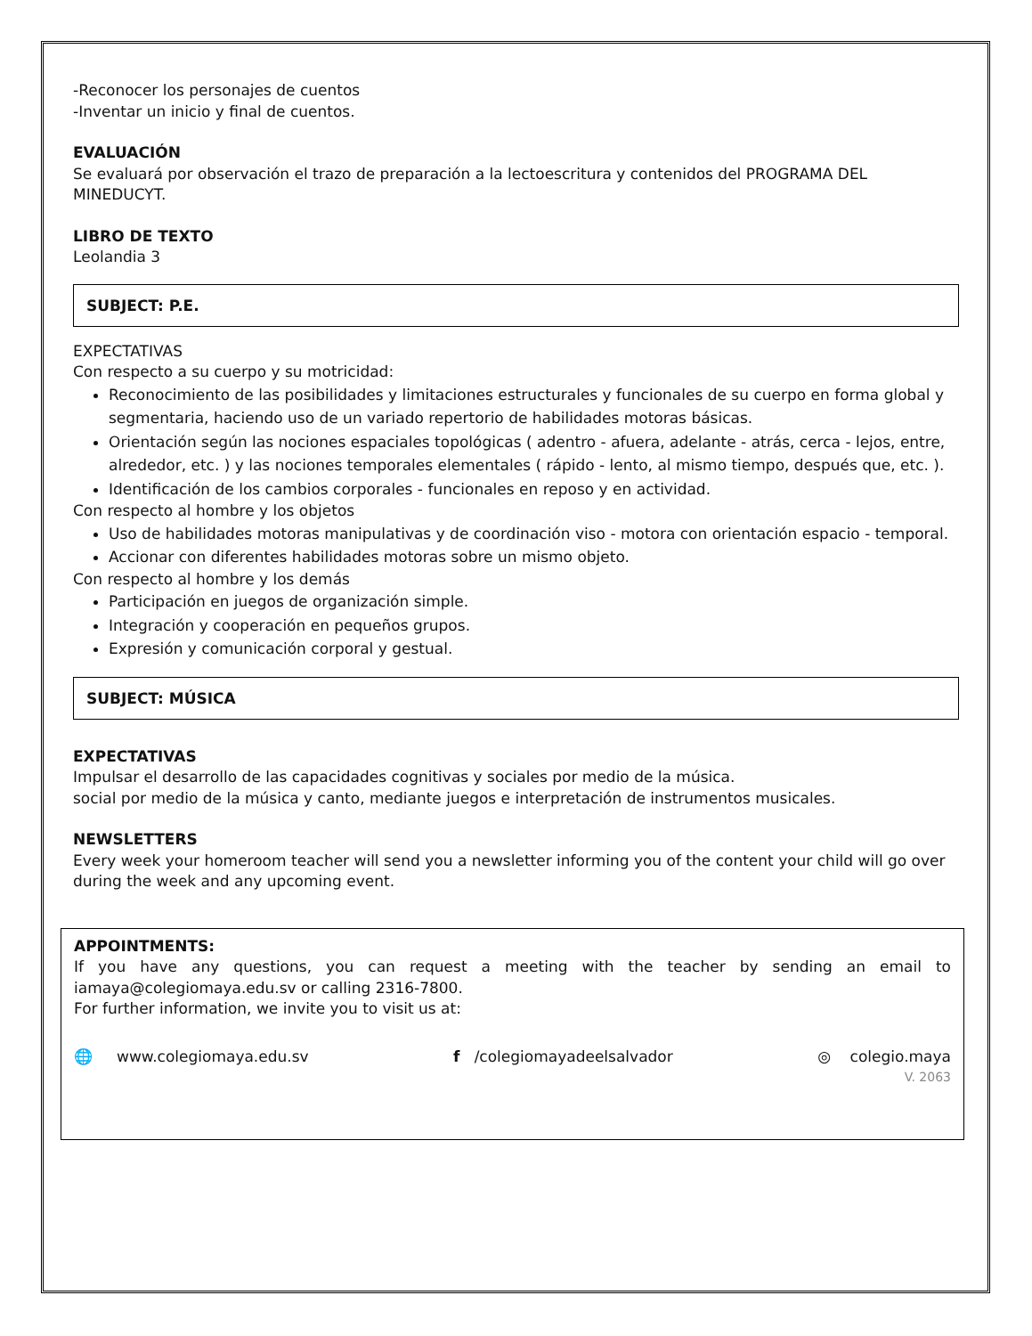-Reconocer los personajes de cuentos
-Inventar un inicio y final de cuentos.
EVALUACIÓN
Se evaluará por observación el trazo de preparación a la lectoescritura y contenidos del PROGRAMA DEL MINEDUCYT.
LIBRO DE TEXTO
Leolandia 3
SUBJECT: P.E.
EXPECTATIVAS
Con respecto a su cuerpo y su motricidad:
Reconocimiento de las posibilidades y limitaciones estructurales y funcionales de su cuerpo en forma global y segmentaria, haciendo uso de un variado repertorio de habilidades motoras básicas.
Orientación según las nociones espaciales topológicas ( adentro - afuera, adelante - atrás, cerca - lejos, entre, alrededor, etc. ) y las nociones temporales elementales ( rápido - lento, al mismo tiempo, después que, etc. ).
Identificación de los cambios corporales - funcionales en reposo y en actividad.
Con respecto al hombre y los objetos
Uso de habilidades motoras manipulativas y de coordinación viso - motora con orientación espacio - temporal.
Accionar con diferentes habilidades motoras sobre un mismo objeto.
Con respecto al hombre y los demás
Participación en juegos de organización simple.
Integración y cooperación en pequeños grupos.
Expresión y comunicación corporal y gestual.
SUBJECT: MÚSICA
EXPECTATIVAS
Impulsar el desarrollo de las capacidades cognitivas y sociales por medio de la música.
social por medio de la música y canto, mediante juegos e interpretación de instrumentos musicales.
NEWSLETTERS
Every week your homeroom teacher will send you a newsletter informing you of the content your child will go over during the week and any upcoming event.
APPOINTMENTS:
If you have any questions, you can request a meeting with the teacher by sending an email to iamaya@colegiomaya.edu.sv or calling 2316-7800.
For further information, we invite you to visit us at:
🌐 www.colegiomaya.edu.sv f /colegiomayadeelsalvador ◎ colegio.maya
V. 2063